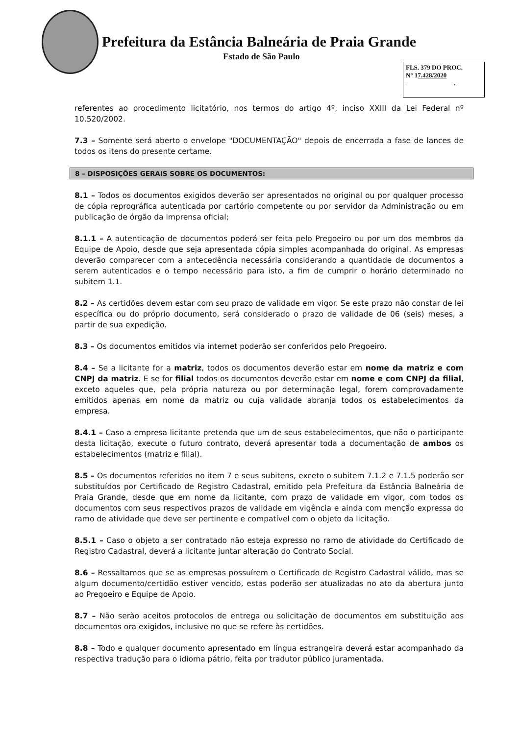Prefeitura da Estância Balneária de Praia Grande
Estado de São Paulo
FLS. 379 DO PROC.
N° 17.428/2020
.
referentes ao procedimento licitatório, nos termos do artigo 4º, inciso XXIII da Lei Federal nº 10.520/2002.
7.3 – Somente será aberto o envelope "DOCUMENTAÇÃO" depois de encerrada a fase de lances de todos os itens do presente certame.
8 – DISPOSIÇÕES GERAIS SOBRE OS DOCUMENTOS:
8.1 – Todos os documentos exigidos deverão ser apresentados no original ou por qualquer processo de cópia reprográfica autenticada por cartório competente ou por servidor da Administração ou em publicação de órgão da imprensa oficial;
8.1.1 – A autenticação de documentos poderá ser feita pelo Pregoeiro ou por um dos membros da Equipe de Apoio, desde que seja apresentada cópia simples acompanhada do original. As empresas deverão comparecer com a antecedência necessária considerando a quantidade de documentos a serem autenticados e o tempo necessário para isto, a fim de cumprir o horário determinado no subitem 1.1.
8.2 – As certidões devem estar com seu prazo de validade em vigor. Se este prazo não constar de lei específica ou do próprio documento, será considerado o prazo de validade de 06 (seis) meses, a partir de sua expedição.
8.3 – Os documentos emitidos via internet poderão ser conferidos pelo Pregoeiro.
8.4 – Se a licitante for a matriz, todos os documentos deverão estar em nome da matriz e com CNPJ da matriz. E se for filial todos os documentos deverão estar em nome e com CNPJ da filial, exceto aqueles que, pela própria natureza ou por determinação legal, forem comprovadamente emitidos apenas em nome da matriz ou cuja validade abranja todos os estabelecimentos da empresa.
8.4.1 – Caso a empresa licitante pretenda que um de seus estabelecimentos, que não o participante desta licitação, execute o futuro contrato, deverá apresentar toda a documentação de ambos os estabelecimentos (matriz e filial).
8.5 – Os documentos referidos no item 7 e seus subitens, exceto o subitem 7.1.2 e 7.1.5 poderão ser substituídos por Certificado de Registro Cadastral, emitido pela Prefeitura da Estância Balneária de Praia Grande, desde que em nome da licitante, com prazo de validade em vigor, com todos os documentos com seus respectivos prazos de validade em vigência e ainda com menção expressa do ramo de atividade que deve ser pertinente e compatível com o objeto da licitação.
8.5.1 – Caso o objeto a ser contratado não esteja expresso no ramo de atividade do Certificado de Registro Cadastral, deverá a licitante juntar alteração do Contrato Social.
8.6 – Ressaltamos que se as empresas possuírem o Certificado de Registro Cadastral válido, mas se algum documento/certidão estiver vencido, estas poderão ser atualizadas no ato da abertura junto ao Pregoeiro e Equipe de Apoio.
8.7 – Não serão aceitos protocolos de entrega ou solicitação de documentos em substituição aos documentos ora exigidos, inclusive no que se refere às certidões.
8.8 – Todo e qualquer documento apresentado em língua estrangeira deverá estar acompanhado da respectiva tradução para o idioma pátrio, feita por tradutor público juramentada.